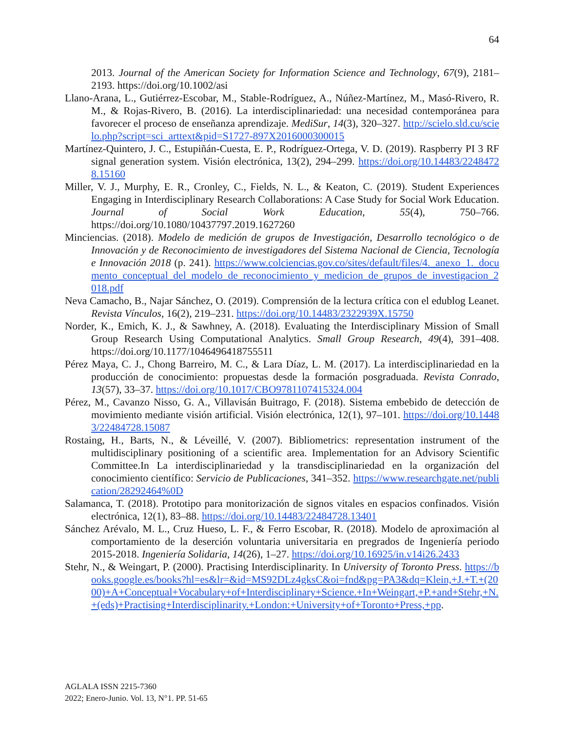64
2013. Journal of the American Society for Information Science and Technology, 67(9), 2181–2193. https://doi.org/10.1002/asi
Llano-Arana, L., Gutiérrez-Escobar, M., Stable-Rodríguez, A., Núñez-Martínez, M., Masó-Rivero, R. M., & Rojas-Rivero, B. (2016). La interdisciplinariedad: una necesidad contemporánea para favorecer el proceso de enseñanza aprendizaje. MediSur, 14(3), 320–327. http://scielo.sld.cu/scielo.php?script=sci_arttext&pid=S1727-897X2016000300015
Martínez-Quintero, J. C., Estupiñán-Cuesta, E. P., Rodríguez-Ortega, V. D. (2019). Raspberry PI 3 RF signal generation system. Visión electrónica, 13(2), 294–299. https://doi.org/10.14483/22484728.15160
Miller, V. J., Murphy, E. R., Cronley, C., Fields, N. L., & Keaton, C. (2019). Student Experiences Engaging in Interdisciplinary Research Collaborations: A Case Study for Social Work Education. Journal of Social Work Education, 55(4), 750–766. https://doi.org/10.1080/10437797.2019.1627260
Minciencias. (2018). Modelo de medición de grupos de Investigación, Desarrollo tecnológico o de Innovación y de Reconocimiento de investigadores del Sistema Nacional de Ciencia, Tecnología e Innovación 2018 (p. 241). https://www.colciencias.gov.co/sites/default/files/4._anexo_1._documento_conceptual_del_modelo_de_reconocimiento_y_medicion_de_grupos_de_investigacion_2018.pdf
Neva Camacho, B., Najar Sánchez, O. (2019). Comprensión de la lectura crítica con el edublog Leanet. Revista Vínculos, 16(2), 219–231. https://doi.org/10.14483/2322939X.15750
Norder, K., Emich, K. J., & Sawhney, A. (2018). Evaluating the Interdisciplinary Mission of Small Group Research Using Computational Analytics. Small Group Research, 49(4), 391–408. https://doi.org/10.1177/1046496418755511
Pérez Maya, C. J., Chong Barreiro, M. C., & Lara Díaz, L. M. (2017). La interdisciplinariedad en la producción de conocimiento: propuestas desde la formación posgraduada. Revista Conrado, 13(57), 33–37. https://doi.org/10.1017/CBO9781107415324.004
Pérez, M., Cavanzo Nisso, G. A., Villavisán Buitrago, F. (2018). Sistema embebido de detección de movimiento mediante visión artificial. Visión electrónica, 12(1), 97–101. https://doi.org/10.14483/22484728.15087
Rostaing, H., Barts, N., & Léveillé, V. (2007). Bibliometrics: representation instrument of the multidisciplinary positioning of a scientific area. Implementation for an Advisory Scientific Committee.In La interdisciplinariedad y la transdisciplinariedad en la organización del conocimiento científico: Servicio de Publicaciones, 341–352. https://www.researchgate.net/publication/28292464%0D
Salamanca, T. (2018). Prototipo para monitorización de signos vitales en espacios confinados. Visión electrónica, 12(1), 83–88. https://doi.org/10.14483/22484728.13401
Sánchez Arévalo, M. L., Cruz Hueso, L. F., & Ferro Escobar, R. (2018). Modelo de aproximación al comportamiento de la deserción voluntaria universitaria en pregrados de Ingeniería periodo 2015-2018. Ingeniería Solidaria, 14(26), 1–27. https://doi.org/10.16925/in.v14i26.2433
Stehr, N., & Weingart, P. (2000). Practising Interdisciplinarity. In University of Toronto Press. https://books.google.es/books?hl=es&lr=&id=MS92DLz4gksC&oi=fnd&pg=PA3&dq=Klein,+J.+T.+(2000)+A+Conceptual+Vocabulary+of+Interdisciplinary+Science.+In+Weingart,+P.+and+Stehr,+N.+(eds)+Practising+Interdisciplinarity.+London:+University+of+Toronto+Press,+pp.
AGLALA ISSN 2215-7360
2022; Enero-Junio. Vol. 13, N°1. PP. 51-65